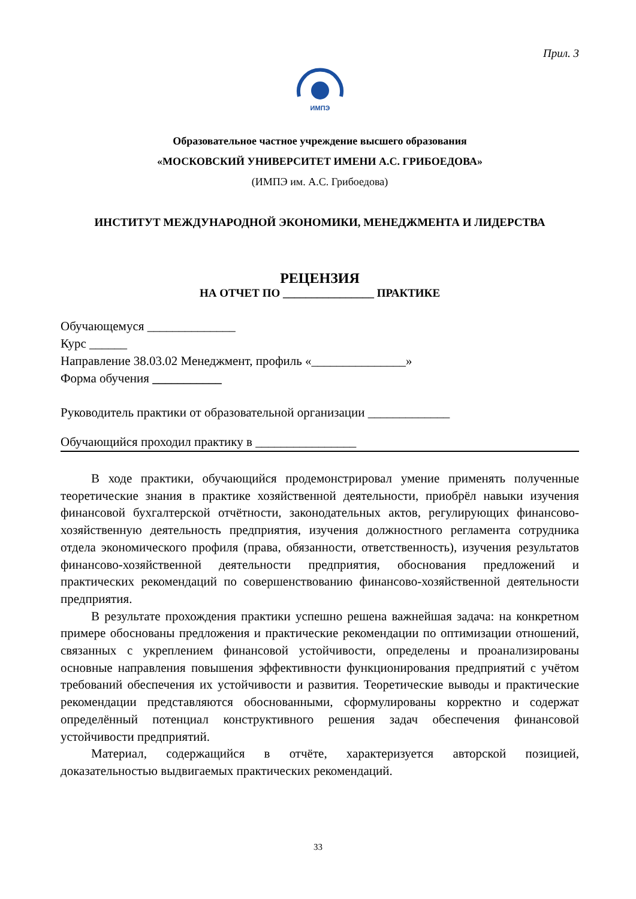Прил. 3
ИМПЭ
Образовательное частное учреждение высшего образования
«МОСКОВСКИЙ УНИВЕРСИТЕТ ИМЕНИ А.С. ГРИБОЕДОВА»
(ИМПЭ им. А.С. Грибоедова)
ИНСТИТУТ МЕЖДУНАРОДНОЙ ЭКОНОМИКИ, МЕНЕДЖМЕНТА И ЛИДЕРСТВА
РЕЦЕНЗИЯ
НА ОТЧЕТ ПО ________________ ПРАКТИКЕ
Обучающемуся ______________
Курс ______
Направление 38.03.02 Менеджмент, профиль «_______________»
Форма обучения ___________
Руководитель практики от образовательной организации _____________
Обучающийся проходил практику в ________________
В ходе практики, обучающийся продемонстрировал умение применять полученные теоретические знания в практике хозяйственной деятельности, приобрёл навыки изучения финансовой бухгалтерской отчётности, законодательных актов, регулирующих финансово-хозяйственную деятельность предприятия, изучения должностного регламента сотрудника отдела экономического профиля (права, обязанности, ответственность), изучения результатов финансово-хозяйственной деятельности предприятия, обоснования предложений и практических рекомендаций по совершенствованию финансово-хозяйственной деятельности предприятия.
В результате прохождения практики успешно решена важнейшая задача: на конкретном примере обоснованы предложения и практические рекомендации по оптимизации отношений, связанных с укреплением финансовой устойчивости, определены и проанализированы основные направления повышения эффективности функционирования предприятий с учётом требований обеспечения их устойчивости и развития. Теоретические выводы и практические рекомендации представляются обоснованными, сформулированы корректно и содержат определённый потенциал конструктивного решения задач обеспечения финансовой устойчивости предприятий.
Материал, содержащийся в отчёте, характеризуется авторской позицией, доказательностью выдвигаемых практических рекомендаций.
33